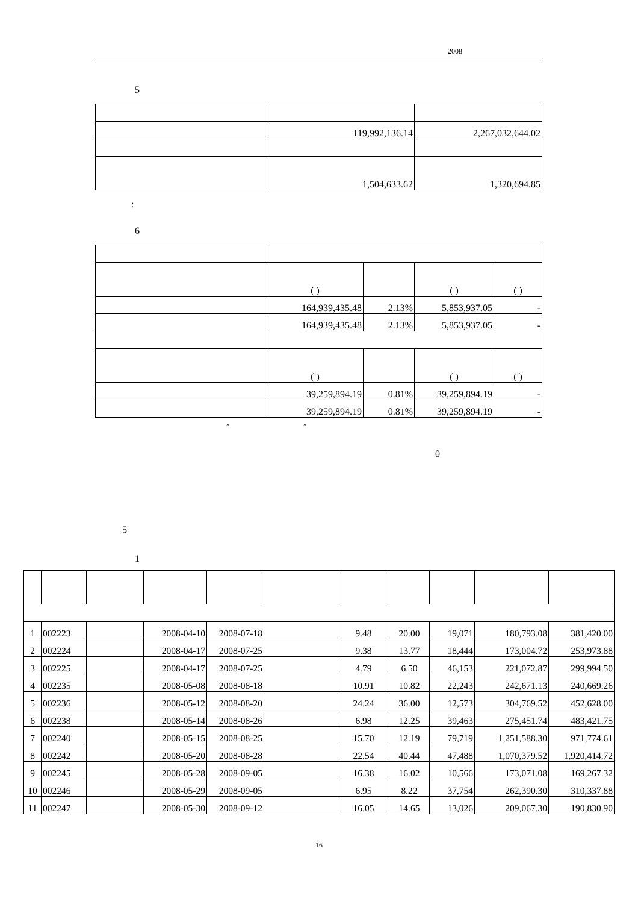2008
5
| | 119,992,136.14 | 2,267,032,644.02 |
| | 1,504,633.62 | 1,320,694.85 |
:
6
| | ( ) | | ( ) | ( ) |
| | 164,939,435.48 | 2.13% | 5,853,937.05 | - |
| | 164,939,435.48 | 2.13% | 5,853,937.05 | - |
| | ( ) | | ( ) | ( ) |
| | 39,259,894.19 | 0.81% | 39,259,894.19 | - |
| | 39,259,894.19 | 0.81% | 39,259,894.19 | - |
″ ″
0
5
1
| 1 | 002223 | | 2008-04-10 | 2008-07-18 | | 9.48 | 20.00 | 19,071 | 180,793.08 | 381,420.00 |
| 2 | 002224 | | 2008-04-17 | 2008-07-25 | | 9.38 | 13.77 | 18,444 | 173,004.72 | 253,973.88 |
| 3 | 002225 | | 2008-04-17 | 2008-07-25 | | 4.79 | 6.50 | 46,153 | 221,072.87 | 299,994.50 |
| 4 | 002235 | | 2008-05-08 | 2008-08-18 | | 10.91 | 10.82 | 22,243 | 242,671.13 | 240,669.26 |
| 5 | 002236 | | 2008-05-12 | 2008-08-20 | | 24.24 | 36.00 | 12,573 | 304,769.52 | 452,628.00 |
| 6 | 002238 | | 2008-05-14 | 2008-08-26 | | 6.98 | 12.25 | 39,463 | 275,451.74 | 483,421.75 |
| 7 | 002240 | | 2008-05-15 | 2008-08-25 | | 15.70 | 12.19 | 79,719 | 1,251,588.30 | 971,774.61 |
| 8 | 002242 | | 2008-05-20 | 2008-08-28 | | 22.54 | 40.44 | 47,488 | 1,070,379.52 | 1,920,414.72 |
| 9 | 002245 | | 2008-05-28 | 2008-09-05 | | 16.38 | 16.02 | 10,566 | 173,071.08 | 169,267.32 |
| 10 | 002246 | | 2008-05-29 | 2008-09-05 | | 6.95 | 8.22 | 37,754 | 262,390.30 | 310,337.88 |
| 11 | 002247 | | 2008-05-30 | 2008-09-12 | | 16.05 | 14.65 | 13,026 | 209,067.30 | 190,830.90 |
16